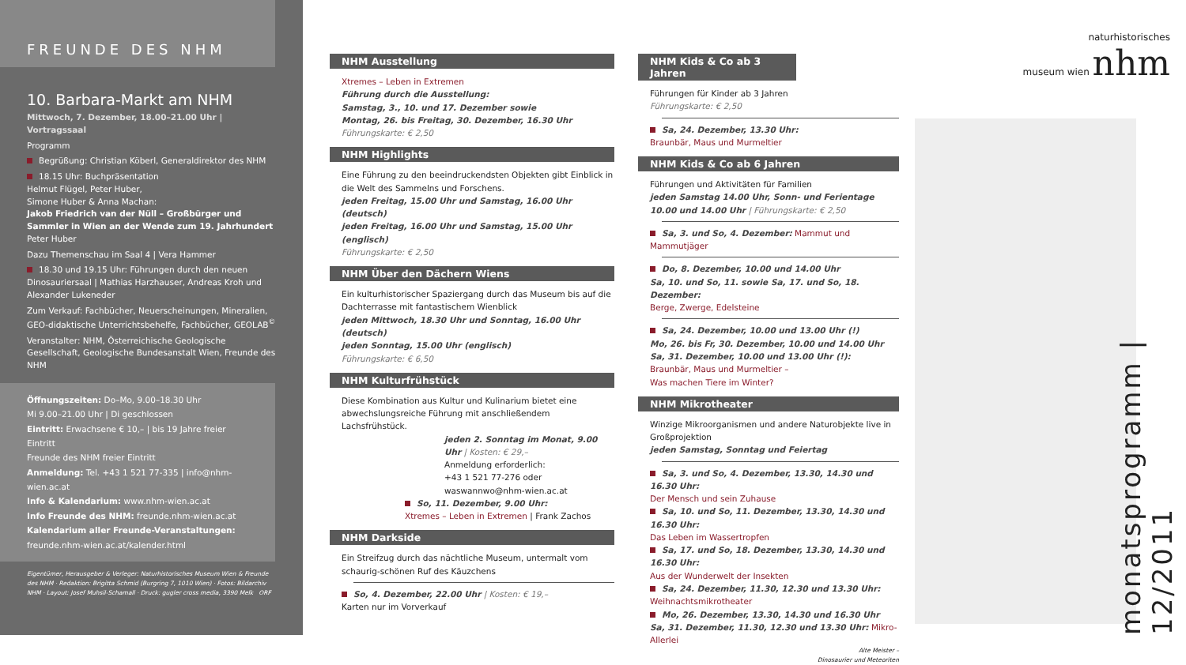FREUNDE DES NHM
10. Barbara-Markt am NHM
Mittwoch, 7. Dezember, 18.00–21.00 Uhr | Vortragssaal
Programm
Begrüßung: Christian Köberl, Generaldirektor des NHM
18.15 Uhr: Buchpräsentation
Helmut Flügel, Peter Huber,
Simone Huber & Anna Machan:
Jakob Friedrich van der Nüll – Großbürger und Sammler in Wien an der Wende zum 19. Jahrhundert
Peter Huber
Dazu Themenschau im Saal 4 | Vera Hammer
18.30 und 19.15 Uhr: Führungen durch den neuen Dinosauriersaal | Mathias Harzhauser, Andreas Kroh und Alexander Lukeneder
Zum Verkauf: Fachbücher, Neuerscheinungen, Mineralien, GEO-didaktische Unterrichtsbehelfe, Fachbücher, GEOLAB<sup>©</sup>
Veranstalter: NHM, Österreichische Geologische Gesellschaft, Geologische Bundesanstalt Wien, Freunde des NHM
Öffnungszeiten: Do–Mo, 9.00–18.30 Uhr
Mi 9.00–21.00 Uhr | Di geschlossen
Eintritt: Erwachsene € 10,– | bis 19 Jahre freier Eintritt
Freunde des NHM freier Eintritt
Anmeldung: Tel. +43 1 521 77-335 | info@nhm-wien.ac.at
Info & Kalendarium: www.nhm-wien.ac.at
Info Freunde des NHM: freunde.nhm-wien.ac.at
Kalendarium aller Freunde-Veranstaltungen:
freunde.nhm-wien.ac.at/kalender.html
Eigentümer, Herausgeber & Verleger: Naturhistorisches Museum Wien & Freunde des NHM · Redaktion: Brigitta Schmid (Burgring 7, 1010 Wien) · Fotos: Bildarchiv NHM · Layout: Josef Muhsil-Schamall · Druck: gugler cross media, 3390 Melk ORF
NHM Ausstellung
Xtremes – Leben in Extremen
Führung durch die Ausstellung:
Samstag, 3., 10. und 17. Dezember sowie
Montag, 26. bis Freitag, 30. Dezember, 16.30 Uhr
Führungskarte: € 2,50
NHM Highlights
Eine Führung zu den beeindruckendsten Objekten gibt Einblick in die Welt des Sammelns und Forschens.
jeden Freitag, 15.00 Uhr und Samstag, 16.00 Uhr (deutsch)
jeden Freitag, 16.00 Uhr und Samstag, 15.00 Uhr (englisch)
Führungskarte: € 2,50
NHM Über den Dächern Wiens
Ein kulturhistorischer Spaziergang durch das Museum bis auf die Dachterrasse mit fantastischem Wienblick
jeden Mittwoch, 18.30 Uhr und Sonntag, 16.00 Uhr (deutsch)
jeden Sonntag, 15.00 Uhr (englisch)
Führungskarte: € 6,50
NHM Kulturfrühstück
Diese Kombination aus Kultur und Kulinarium bietet eine abwechslungsreiche Führung mit anschließendem Lachsfrühstück.
jeden 2. Sonntag im Monat, 9.00 Uhr | Kosten: € 29,–
Anmeldung erforderlich:
+43 1 521 77-276 oder
waswannwo@nhm-wien.ac.at
So, 11. Dezember, 9.00 Uhr:
Xtremes – Leben in Extremen | Frank Zachos
NHM Darkside
Ein Streifzug durch das nächtliche Museum, untermalt vom schaurig-schönen Ruf des Käuzchens
So, 4. Dezember, 22.00 Uhr | Kosten: € 19,–
Karten nur im Vorverkauf
NHM Kids & Co ab 3 Jahren
Führungen für Kinder ab 3 Jahren
Führungskarte: € 2,50
Sa, 24. Dezember, 13.30 Uhr:
Braunbär, Maus und Murmeltier
NHM Kids & Co ab 6 Jahren
Führungen und Aktivitäten für Familien
jeden Samstag 14.00 Uhr, Sonn- und Ferientage 10.00 und 14.00 Uhr | Führungskarte: € 2,50
Sa, 3. und So, 4. Dezember: Mammut und Mammutjäger
Do, 8. Dezember, 10.00 und 14.00 Uhr
Sa, 10. und So, 11. sowie Sa, 17. und So, 18. Dezember:
Berge, Zwerge, Edelsteine
Sa, 24. Dezember, 10.00 und 13.00 Uhr (!)
Mo, 26. bis Fr, 30. Dezember, 10.00 und 14.00 Uhr
Sa, 31. Dezember, 10.00 und 13.00 Uhr (!):
Braunbär, Maus und Murmeltier –
Was machen Tiere im Winter?
NHM Mikrotheater
Winzige Mikroorganismen und andere Naturobjekte live in Großprojektion
jeden Samstag, Sonntag und Feiertag
Sa, 3. und So, 4. Dezember, 13.30, 14.30 und 16.30 Uhr:
Der Mensch und sein Zuhause
Sa, 10. und So, 11. Dezember, 13.30, 14.30 und 16.30 Uhr:
Das Leben im Wassertropfen
Sa, 17. und So, 18. Dezember, 13.30, 14.30 und 16.30 Uhr:
Aus der Wunderwelt der Insekten
Sa, 24. Dezember, 11.30, 12.30 und 13.30 Uhr:
Weihnachtsmikrotheater
Mo, 26. Dezember, 13.30, 14.30 und 16.30 Uhr
Sa, 31. Dezember, 11.30, 12.30 und 13.30 Uhr: Mikro-Allerlei
Alte Meister –
Dinosaurier und Meteoriten
naturhistorisches
museum wien nhm
monatsprogramm | 12/2011